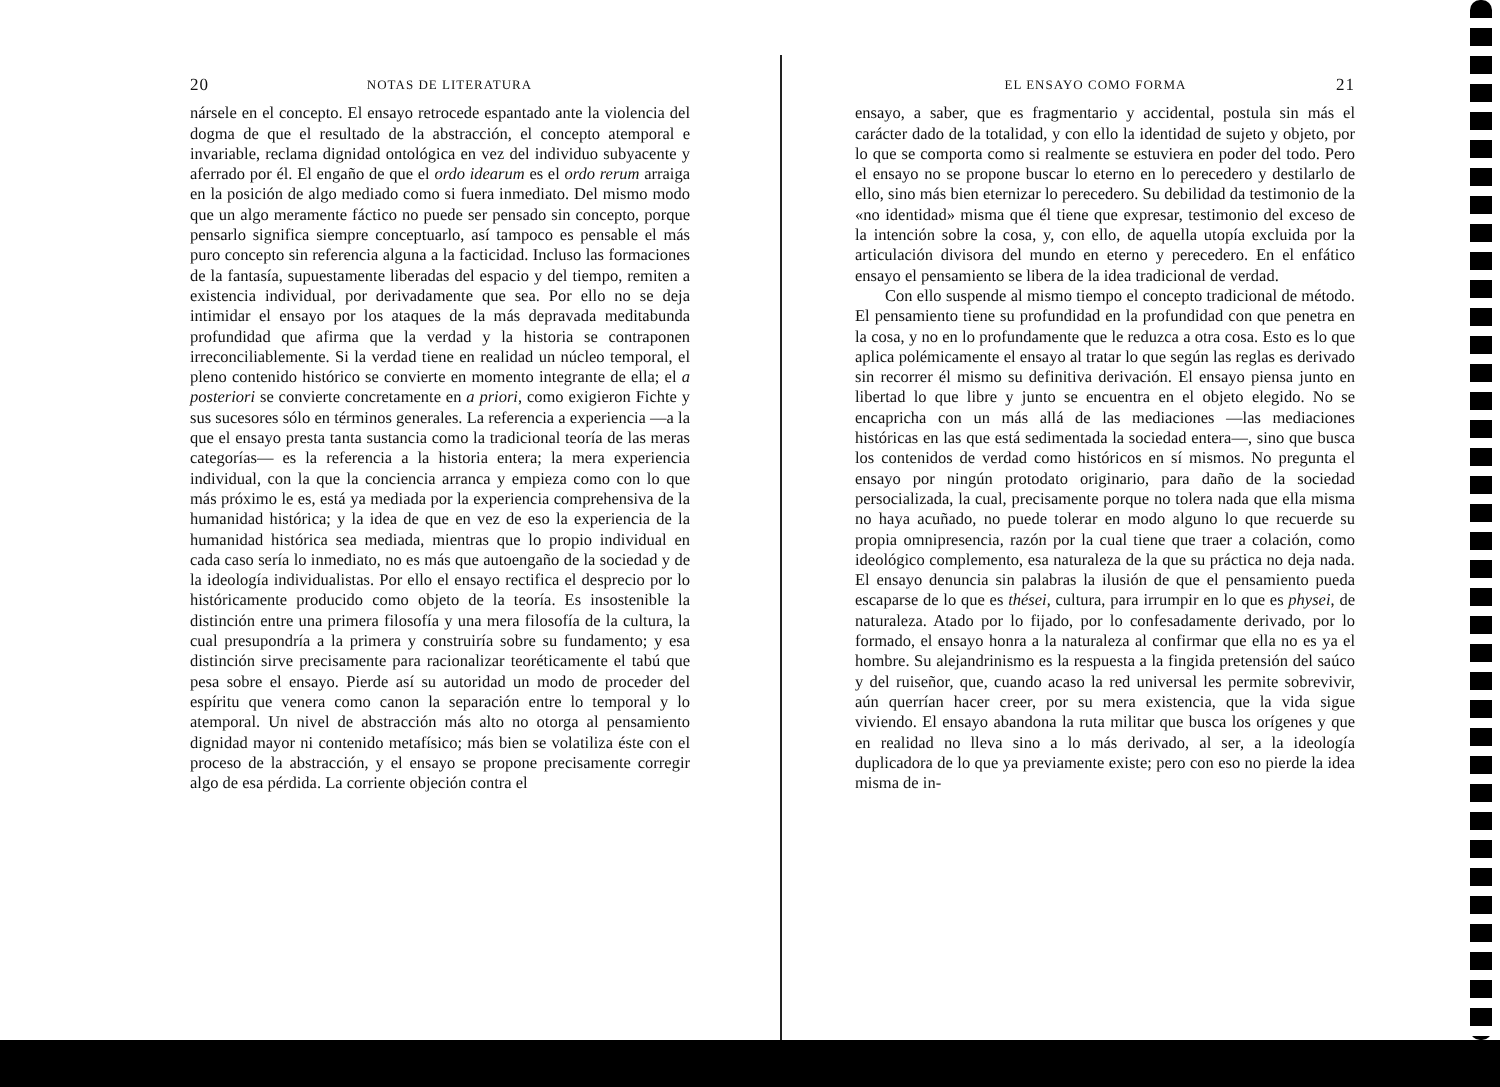20 NOTAS DE LITERATURA
nársele en el concepto. El ensayo retrocede espantado ante la violencia del dogma de que el resultado de la abstracción, el concepto atemporal e invariable, reclama dignidad ontológica en vez del individuo subyacente y aferrado por él. El engaño de que el ordo idearum es el ordo rerum arraiga en la posición de algo mediado como si fuera inmediato. Del mismo modo que un algo meramente fáctico no puede ser pensado sin concepto, porque pensarlo significa siempre conceptuarlo, así tampoco es pensable el más puro concepto sin referencia alguna a la facticidad. Incluso las formaciones de la fantasía, supuestamente liberadas del espacio y del tiempo, remiten a existencia individual, por derivadamente que sea. Por ello no se deja intimidar el ensayo por los ataques de la más depravada meditabunda profundidad que afirma que la verdad y la historia se contraponen irreconciliablemente. Si la verdad tiene en realidad un núcleo temporal, el pleno contenido histórico se convierte en momento integrante de ella; el a posteriori se convierte concretamente en a priori, como exigieron Fichte y sus sucesores sólo en términos generales. La referencia a experiencia —a la que el ensayo presta tanta sustancia como la tradicional teoría de las meras categorías— es la referencia a la historia entera; la mera experiencia individual, con la que la conciencia arranca y empieza como con lo que más próximo le es, está ya mediada por la experiencia comprehensiva de la humanidad histórica; y la idea de que en vez de eso la experiencia de la humanidad histórica sea mediada, mientras que lo propio individual en cada caso sería lo inmediato, no es más que autoengaño de la sociedad y de la ideología individualistas. Por ello el ensayo rectifica el desprecio por lo históricamente producido como objeto de la teoría. Es insostenible la distinción entre una primera filosofía y una mera filosofía de la cultura, la cual presupondría a la primera y construiría sobre su fundamento; y esa distinción sirve precisamente para racionalizar teoréticamente el tabú que pesa sobre el ensayo. Pierde así su autoridad un modo de proceder del espíritu que venera como canon la separación entre lo temporal y lo atemporal. Un nivel de abstracción más alto no otorga al pensamiento dignidad mayor ni contenido metafísico; más bien se volatiliza éste con el proceso de la abstracción, y el ensayo se propone precisamente corregir algo de esa pérdida. La corriente objeción contra el
EL ENSAYO COMO FORMA 21
ensayo, a saber, que es fragmentario y accidental, postula sin más el carácter dado de la totalidad, y con ello la identidad de sujeto y objeto, por lo que se comporta como si realmente se estuviera en poder del todo. Pero el ensayo no se propone buscar lo eterno en lo perecedero y destilarlo de ello, sino más bien eternizar lo perecedero. Su debilidad da testimonio de la «no identidad» misma que él tiene que expresar, testimonio del exceso de la intención sobre la cosa, y, con ello, de aquella utopía excluida por la articulación divisora del mundo en eterno y perecedero. En el enfático ensayo el pensamiento se libera de la idea tradicional de verdad.
Con ello suspende al mismo tiempo el concepto tradicional de método. El pensamiento tiene su profundidad en la profundidad con que penetra en la cosa, y no en lo profundamente que le reduzca a otra cosa. Esto es lo que aplica polémicamente el ensayo al tratar lo que según las reglas es derivado sin recorrer él mismo su definitiva derivación. El ensayo piensa junto en libertad lo que libre y junto se encuentra en el objeto elegido. No se encapricha con un más allá de las mediaciones —las mediaciones históricas en las que está sedimentada la sociedad entera—, sino que busca los contenidos de verdad como históricos en sí mismos. No pregunta el ensayo por ningún protodato originario, para daño de la sociedad persocializada, la cual, precisamente porque no tolera nada que ella misma no haya acuñado, no puede tolerar en modo alguno lo que recuerde su propia omnipresencia, razón por la cual tiene que traer a colación, como ideológico complemento, esa naturaleza de la que su práctica no deja nada. El ensayo denuncia sin palabras la ilusión de que el pensamiento pueda escaparse de lo que es thései, cultura, para irrumpir en lo que es physei, de naturaleza. Atado por lo fijado, por lo confesadamente derivado, por lo formado, el ensayo honra a la naturaleza al confirmar que ella no es ya el hombre. Su alejandrinismo es la respuesta a la fingida pretensión del saúco y del ruiseñor, que, cuando acaso la red universal les permite sobrevivir, aún querrían hacer creer, por su mera existencia, que la vida sigue viviendo. El ensayo abandona la ruta militar que busca los orígenes y que en realidad no lleva sino a lo más derivado, al ser, a la ideología duplicadora de lo que ya previamente existe; pero con eso no pierde la idea misma de in-